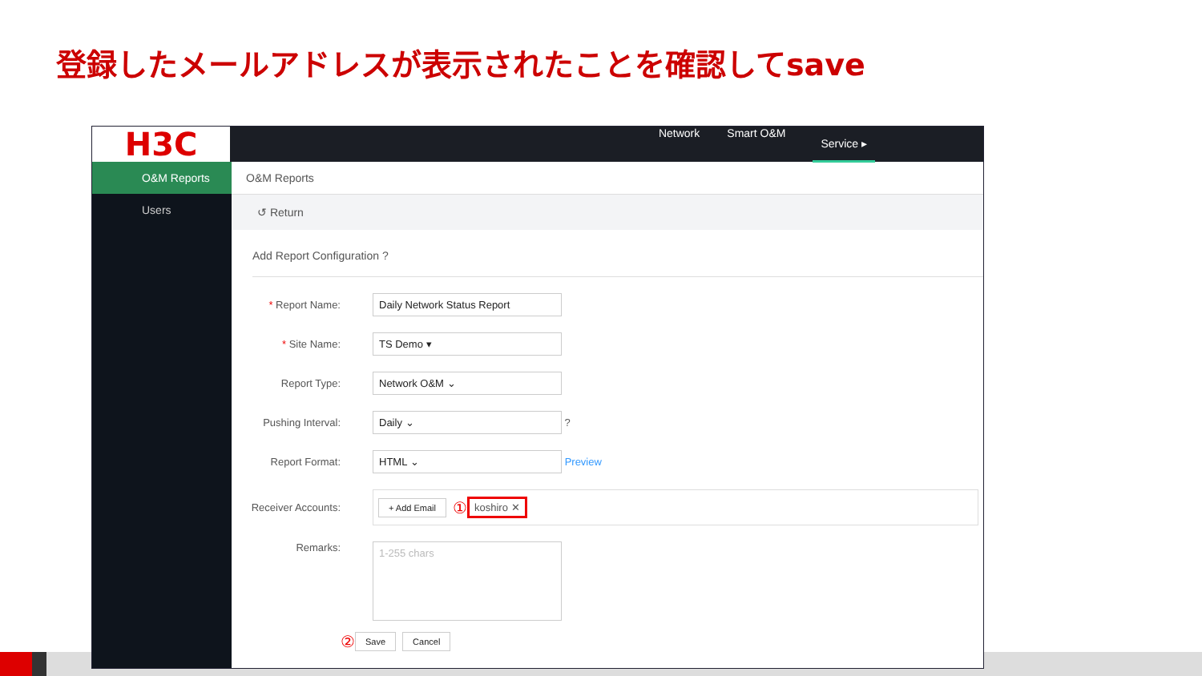登録したメールアドレスが表示されたことを確認してsave
H3C
Network Smart O&M Service ▸
O&M Reports
Users
O&M Reports
↺ Return
Add Report Configuration ?
* Report Name:
Daily Network Status Report
* Site Name:
TS Demo ▾
Report Type:
Network O&M ⌄
Pushing Interval:
Daily ⌄
?
Report Format:
HTML ⌄
Preview
Receiver Accounts:
+ Add Email ① koshiro ✕
Remarks:
1-255 chars
② Save Cancel